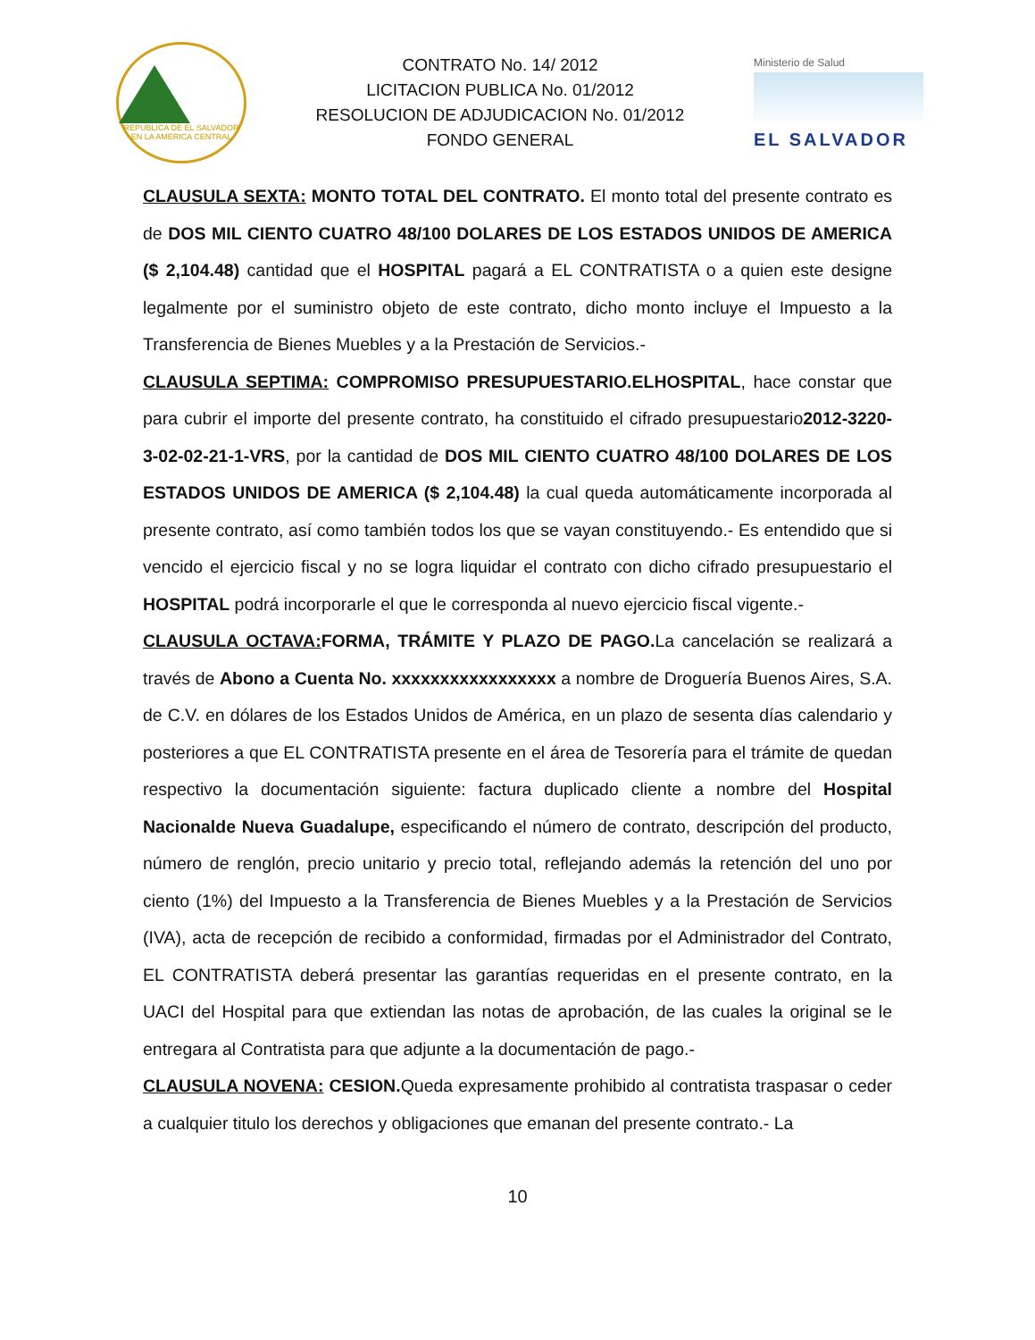REPUBLICA DE EL SALVADOR EN LA AMERICA CENTRAL
CONTRATO No. 14/ 2012
LICITACION PUBLICA No. 01/2012
RESOLUCION DE ADJUDICACION No. 01/2012
FONDO GENERAL
Ministerio de Salud
EL SALVADOR
CLAUSULA SEXTA: MONTO TOTAL DEL CONTRATO. El monto total del presente contrato es de DOS MIL CIENTO CUATRO 48/100 DOLARES DE LOS ESTADOS UNIDOS DE AMERICA ($ 2,104.48) cantidad que el HOSPITAL pagará a EL CONTRATISTA o a quien este designe legalmente por el suministro objeto de este contrato, dicho monto incluye el Impuesto a la Transferencia de Bienes Muebles y a la Prestación de Servicios.-
CLAUSULA SEPTIMA: COMPROMISO PRESUPUESTARIO.ELHOSPITAL, hace constar que para cubrir el importe del presente contrato, ha constituido el cifrado presupuestario2012-3220-3-02-02-21-1-VRS, por la cantidad de DOS MIL CIENTO CUATRO 48/100 DOLARES DE LOS ESTADOS UNIDOS DE AMERICA ($ 2,104.48) la cual queda automáticamente incorporada al presente contrato, así como también todos los que se vayan constituyendo.- Es entendido que si vencido el ejercicio fiscal y no se logra liquidar el contrato con dicho cifrado presupuestario el HOSPITAL podrá incorporarle el que le corresponda al nuevo ejercicio fiscal vigente.-
CLAUSULA OCTAVA: FORMA, TRÁMITE Y PLAZO DE PAGO. La cancelación se realizará a través de Abono a Cuenta No. xxxxxxxxxxxxxxxxx a nombre de Droguería Buenos Aires, S.A. de C.V. en dólares de los Estados Unidos de América, en un plazo de sesenta días calendario y posteriores a que EL CONTRATISTA presente en el área de Tesorería para el trámite de quedan respectivo la documentación siguiente: factura duplicado cliente a nombre del Hospital Nacionalde Nueva Guadalupe, especificando el número de contrato, descripción del producto, número de renglón, precio unitario y precio total, reflejando además la retención del uno por ciento (1%) del Impuesto a la Transferencia de Bienes Muebles y a la Prestación de Servicios (IVA), acta de recepción de recibido a conformidad, firmadas por el Administrador del Contrato, EL CONTRATISTA deberá presentar las garantías requeridas en el presente contrato, en la UACI del Hospital para que extiendan las notas de aprobación, de las cuales la original se le entregara al Contratista para que adjunte a la documentación de pago.-
CLAUSULA NOVENA: CESION. Queda expresamente prohibido al contratista traspasar o ceder a cualquier titulo los derechos y obligaciones que emanan del presente contrato.- La
10